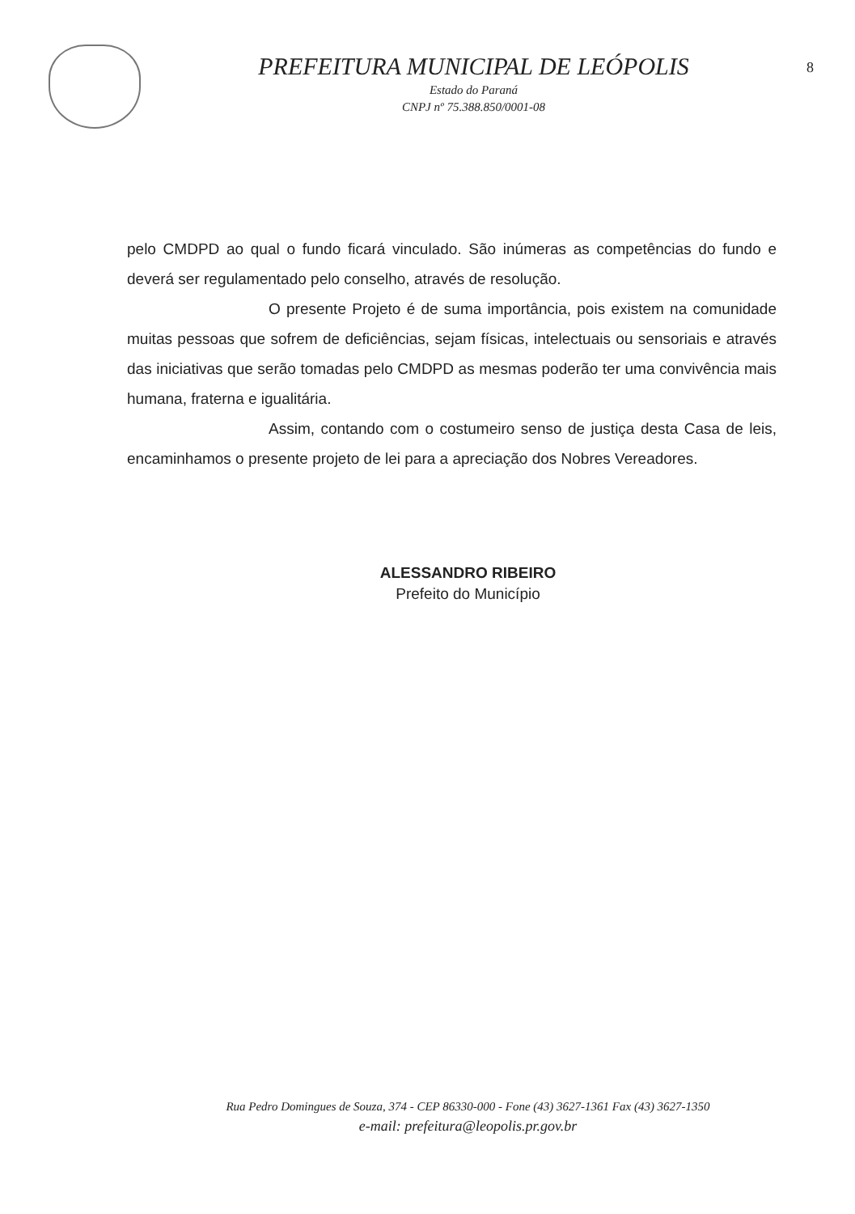PREFEITURA MUNICIPAL DE LEÓPOLIS
Estado do Paraná
CNPJ nº 75.388.850/0001-08
8
pelo CMDPD ao qual o fundo ficará vinculado. São inúmeras as competências do fundo e deverá ser regulamentado pelo conselho, através de resolução.
O presente Projeto é de suma importância, pois existem na comunidade muitas pessoas que sofrem de deficiências, sejam físicas, intelectuais ou sensoriais e através das iniciativas que serão tomadas pelo CMDPD as mesmas poderão ter uma convivência mais humana, fraterna e igualitária.
Assim, contando com o costumeiro senso de justiça desta Casa de leis, encaminhamos o presente projeto de lei para a apreciação dos Nobres Vereadores.
ALESSANDRO RIBEIRO
Prefeito do Município
Rua Pedro Domingues de Souza, 374 - CEP 86330-000 - Fone (43) 3627-1361 Fax (43) 3627-1350
e-mail: prefeitura@leopolis.pr.gov.br